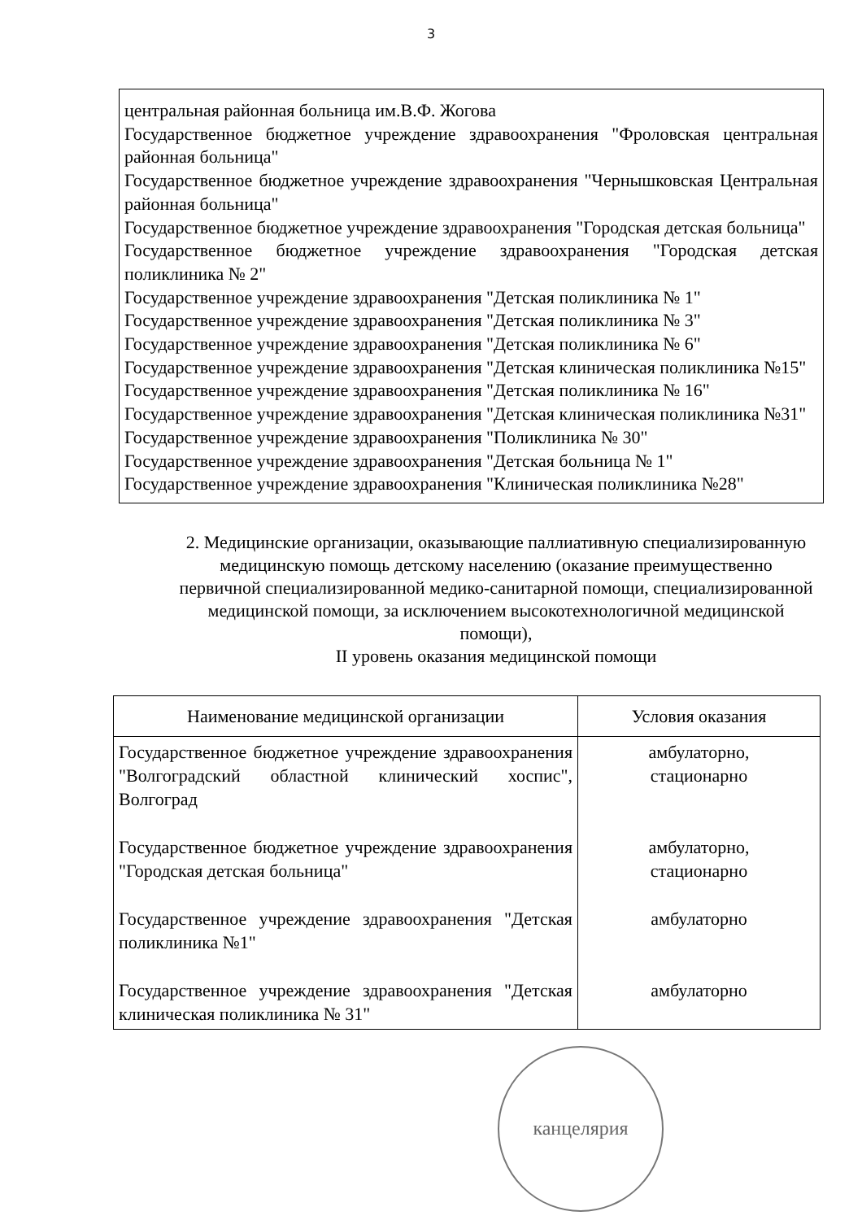3
центральная районная больница им.В.Ф. Жогова
Государственное бюджетное учреждение здравоохранения "Фроловская центральная районная больница"
Государственное бюджетное учреждение здравоохранения "Чернышковская Центральная районная больница"
Государственное бюджетное учреждение здравоохранения "Городская детская больница"
Государственное бюджетное учреждение здравоохранения "Городская детская поликлиника № 2"
Государственное учреждение здравоохранения "Детская поликлиника № 1"
Государственное учреждение здравоохранения "Детская поликлиника № 3"
Государственное учреждение здравоохранения "Детская поликлиника № 6"
Государственное учреждение здравоохранения "Детская клиническая поликлиника №15"
Государственное учреждение здравоохранения "Детская поликлиника № 16"
Государственное учреждение здравоохранения "Детская клиническая поликлиника №31"
Государственное учреждение здравоохранения "Поликлиника № 30"
Государственное учреждение здравоохранения "Детская больница № 1"
Государственное учреждение здравоохранения "Клиническая поликлиника №28"
2. Медицинские организации, оказывающие паллиативную специализированную медицинскую помощь детскому населению (оказание преимущественно первичной специализированной медико-санитарной помощи, специализированной медицинской помощи, за исключением высокотехнологичной медицинской помощи),
II уровень оказания медицинской помощи
| Наименование медицинской организации | Условия оказания |
| --- | --- |
| Государственное бюджетное учреждение здравоохранения "Волгоградский областной клинический хоспис", Волгоград | амбулаторно, стационарно |
| Государственное бюджетное учреждение здравоохранения "Городская детская больница" | амбулаторно, стационарно |
| Государственное учреждение здравоохранения "Детская поликлиника №1" | амбулаторно |
| Государственное учреждение здравоохранения "Детская клиническая поликлиника № 31" | амбулаторно |
канцелярия